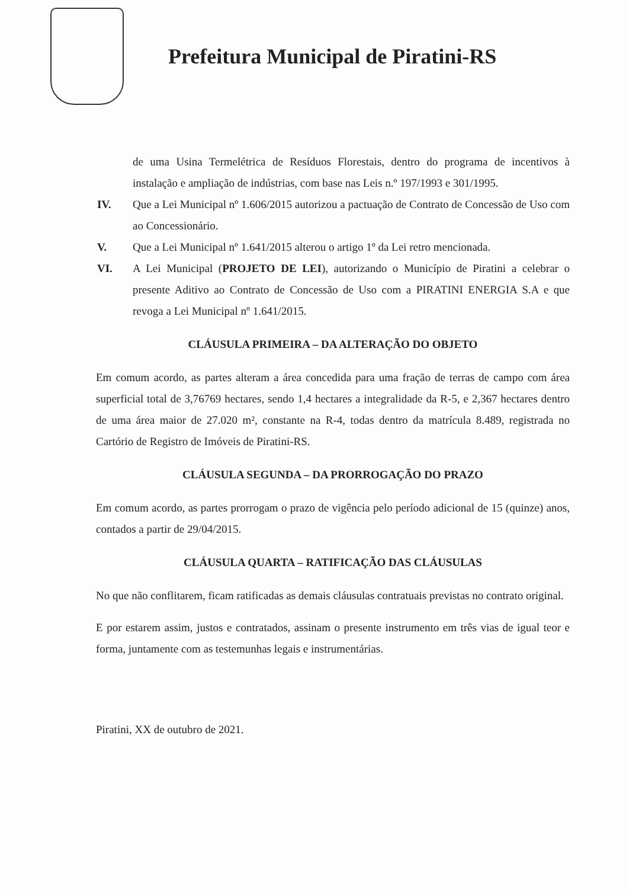Prefeitura Municipal de Piratini-RS
de uma Usina Termelétrica de Resíduos Florestais, dentro do programa de incentivos à instalação e ampliação de indústrias, com base nas Leis n.º 197/1993 e 301/1995.
IV. Que a Lei Municipal nº 1.606/2015 autorizou a pactuação de Contrato de Concessão de Uso com ao Concessionário.
V. Que a Lei Municipal nº 1.641/2015 alterou o artigo 1º da Lei retro mencionada.
VI. A Lei Municipal (PROJETO DE LEI), autorizando o Município de Piratini a celebrar o presente Aditivo ao Contrato de Concessão de Uso com a PIRATINI ENERGIA S.A e que revoga a Lei Municipal nº 1.641/2015.
CLÁUSULA PRIMEIRA – DA ALTERAÇÃO DO OBJETO
Em comum acordo, as partes alteram a área concedida para uma fração de terras de campo com área superficial total de 3,76769 hectares, sendo 1,4 hectares a integralidade da R-5, e 2,367 hectares dentro de uma área maior de 27.020 m², constante na R-4, todas dentro da matrícula 8.489, registrada no Cartório de Registro de Imóveis de Piratini-RS.
CLÁUSULA SEGUNDA – DA PRORROGAÇÃO DO PRAZO
Em comum acordo, as partes prorrogam o prazo de vigência pelo período adicional de 15 (quinze) anos, contados a partir de 29/04/2015.
CLÁUSULA QUARTA – RATIFICAÇÃO DAS CLÁUSULAS
No que não conflitarem, ficam ratificadas as demais cláusulas contratuais previstas no contrato original.
E por estarem assim, justos e contratados, assinam o presente instrumento em três vias de igual teor e forma, juntamente com as testemunhas legais e instrumentárias.
Piratini, XX de outubro de 2021.